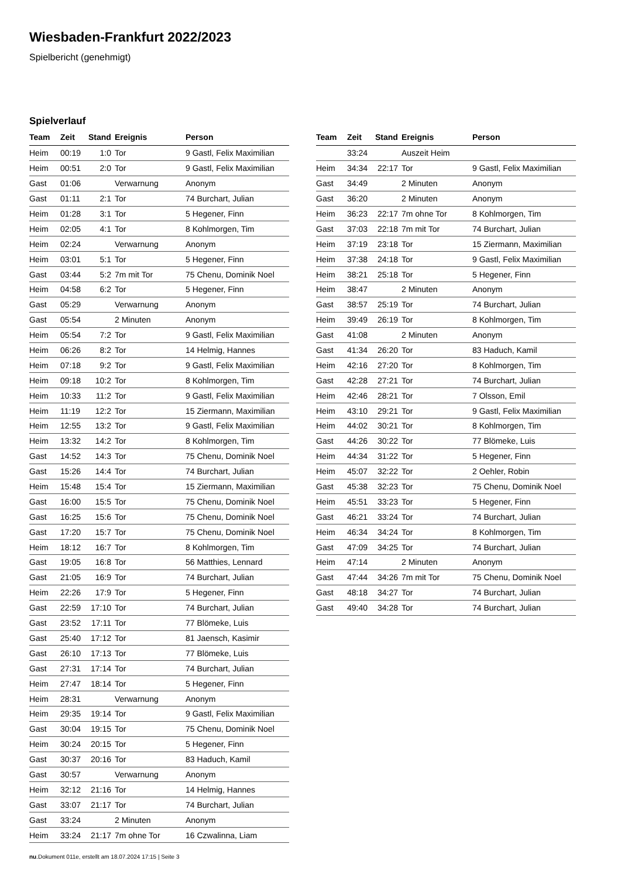Wiesbaden-Frankfurt 2022/2023
Spielbericht (genehmigt)
Spielverlauf
| Team | Zeit | Stand | Ereignis | Person |
| --- | --- | --- | --- | --- |
| Heim | 00:19 | 1:0 | Tor | 9 Gastl, Felix Maximilian |
| Heim | 00:51 | 2:0 | Tor | 9 Gastl, Felix Maximilian |
| Gast | 01:06 | | Verwarnung | Anonym |
| Gast | 01:11 | 2:1 | Tor | 74 Burchart, Julian |
| Heim | 01:28 | 3:1 | Tor | 5 Hegener, Finn |
| Heim | 02:05 | 4:1 | Tor | 8 Kohlmorgen, Tim |
| Heim | 02:24 | | Verwarnung | Anonym |
| Heim | 03:01 | 5:1 | Tor | 5 Hegener, Finn |
| Gast | 03:44 | 5:2 | 7m mit Tor | 75 Chenu, Dominik Noel |
| Heim | 04:58 | 6:2 | Tor | 5 Hegener, Finn |
| Gast | 05:29 | | Verwarnung | Anonym |
| Gast | 05:54 | | 2 Minuten | Anonym |
| Heim | 05:54 | 7:2 | Tor | 9 Gastl, Felix Maximilian |
| Heim | 06:26 | 8:2 | Tor | 14 Helmig, Hannes |
| Heim | 07:18 | 9:2 | Tor | 9 Gastl, Felix Maximilian |
| Heim | 09:18 | 10:2 | Tor | 8 Kohlmorgen, Tim |
| Heim | 10:33 | 11:2 | Tor | 9 Gastl, Felix Maximilian |
| Heim | 11:19 | 12:2 | Tor | 15 Ziermann, Maximilian |
| Heim | 12:55 | 13:2 | Tor | 9 Gastl, Felix Maximilian |
| Heim | 13:32 | 14:2 | Tor | 8 Kohlmorgen, Tim |
| Gast | 14:52 | 14:3 | Tor | 75 Chenu, Dominik Noel |
| Gast | 15:26 | 14:4 | Tor | 74 Burchart, Julian |
| Heim | 15:48 | 15:4 | Tor | 15 Ziermann, Maximilian |
| Gast | 16:00 | 15:5 | Tor | 75 Chenu, Dominik Noel |
| Gast | 16:25 | 15:6 | Tor | 75 Chenu, Dominik Noel |
| Gast | 17:20 | 15:7 | Tor | 75 Chenu, Dominik Noel |
| Heim | 18:12 | 16:7 | Tor | 8 Kohlmorgen, Tim |
| Gast | 19:05 | 16:8 | Tor | 56 Matthies, Lennard |
| Gast | 21:05 | 16:9 | Tor | 74 Burchart, Julian |
| Heim | 22:26 | 17:9 | Tor | 5 Hegener, Finn |
| Gast | 22:59 | 17:10 | Tor | 74 Burchart, Julian |
| Gast | 23:52 | 17:11 | Tor | 77 Blömeke, Luis |
| Gast | 25:40 | 17:12 | Tor | 81 Jaensch, Kasimir |
| Gast | 26:10 | 17:13 | Tor | 77 Blömeke, Luis |
| Gast | 27:31 | 17:14 | Tor | 74 Burchart, Julian |
| Heim | 27:47 | 18:14 | Tor | 5 Hegener, Finn |
| Heim | 28:31 | | Verwarnung | Anonym |
| Heim | 29:35 | 19:14 | Tor | 9 Gastl, Felix Maximilian |
| Gast | 30:04 | 19:15 | Tor | 75 Chenu, Dominik Noel |
| Heim | 30:24 | 20:15 | Tor | 5 Hegener, Finn |
| Gast | 30:37 | 20:16 | Tor | 83 Haduch, Kamil |
| Gast | 30:57 | | Verwarnung | Anonym |
| Heim | 32:12 | 21:16 | Tor | 14 Helmig, Hannes |
| Gast | 33:07 | 21:17 | Tor | 74 Burchart, Julian |
| Gast | 33:24 | | 2 Minuten | Anonym |
| Heim | 33:24 | 21:17 | 7m ohne Tor | 16 Czwalinna, Liam |
| Team | Zeit | Stand | Ereignis | Person |
| --- | --- | --- | --- | --- |
| | 33:24 | | Auszeit Heim | |
| Heim | 34:34 | 22:17 | Tor | 9 Gastl, Felix Maximilian |
| Gast | 34:49 | | 2 Minuten | Anonym |
| Gast | 36:20 | | 2 Minuten | Anonym |
| Heim | 36:23 | 22:17 | 7m ohne Tor | 8 Kohlmorgen, Tim |
| Gast | 37:03 | 22:18 | 7m mit Tor | 74 Burchart, Julian |
| Heim | 37:19 | 23:18 | Tor | 15 Ziermann, Maximilian |
| Heim | 37:38 | 24:18 | Tor | 9 Gastl, Felix Maximilian |
| Heim | 38:21 | 25:18 | Tor | 5 Hegener, Finn |
| Heim | 38:47 | | 2 Minuten | Anonym |
| Gast | 38:57 | 25:19 | Tor | 74 Burchart, Julian |
| Heim | 39:49 | 26:19 | Tor | 8 Kohlmorgen, Tim |
| Gast | 41:08 | | 2 Minuten | Anonym |
| Gast | 41:34 | 26:20 | Tor | 83 Haduch, Kamil |
| Heim | 42:16 | 27:20 | Tor | 8 Kohlmorgen, Tim |
| Gast | 42:28 | 27:21 | Tor | 74 Burchart, Julian |
| Heim | 42:46 | 28:21 | Tor | 7 Olsson, Emil |
| Heim | 43:10 | 29:21 | Tor | 9 Gastl, Felix Maximilian |
| Heim | 44:02 | 30:21 | Tor | 8 Kohlmorgen, Tim |
| Gast | 44:26 | 30:22 | Tor | 77 Blömeke, Luis |
| Heim | 44:34 | 31:22 | Tor | 5 Hegener, Finn |
| Heim | 45:07 | 32:22 | Tor | 2 Oehler, Robin |
| Gast | 45:38 | 32:23 | Tor | 75 Chenu, Dominik Noel |
| Heim | 45:51 | 33:23 | Tor | 5 Hegener, Finn |
| Gast | 46:21 | 33:24 | Tor | 74 Burchart, Julian |
| Heim | 46:34 | 34:24 | Tor | 8 Kohlmorgen, Tim |
| Gast | 47:09 | 34:25 | Tor | 74 Burchart, Julian |
| Heim | 47:14 | | 2 Minuten | Anonym |
| Gast | 47:44 | 34:26 | 7m mit Tor | 75 Chenu, Dominik Noel |
| Gast | 48:18 | 34:27 | Tor | 74 Burchart, Julian |
| Gast | 49:40 | 34:28 | Tor | 74 Burchart, Julian |
nu.Dokument 011e, erstellt am 18.07.2024 17:15 | Seite 3